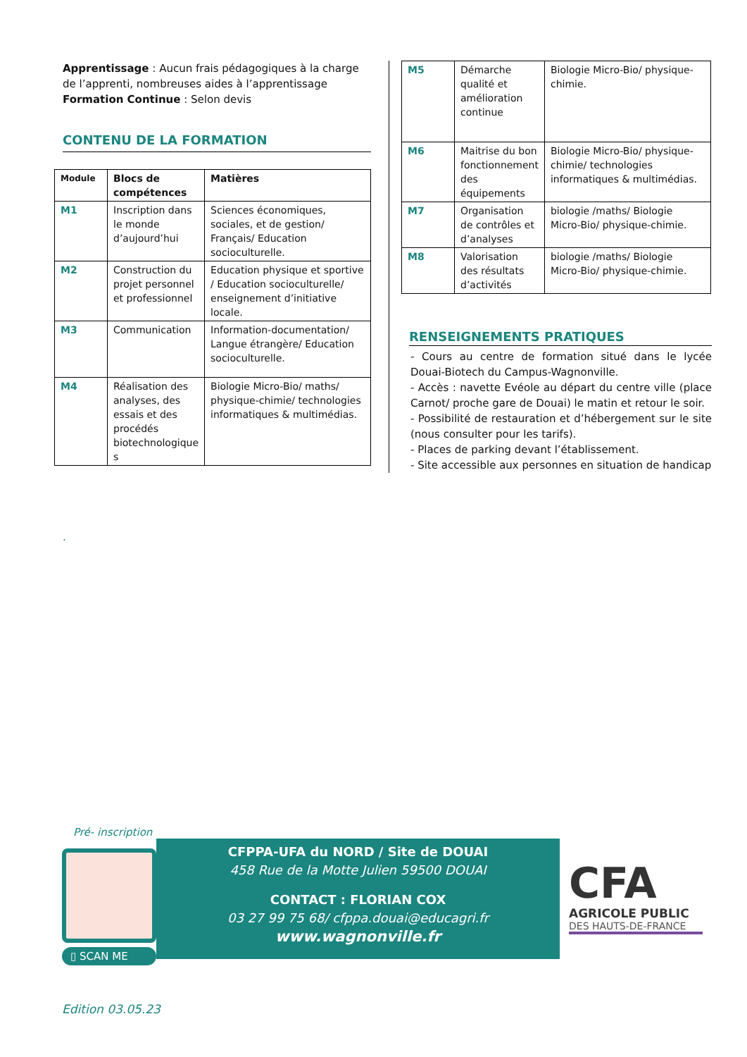Apprentissage : Aucun frais pédagogiques à la charge de l’apprenti, nombreuses aides à l’apprentissage
Formation Continue : Selon devis
CONTENU DE LA FORMATION
| Module | Blocs de compétences | Matières |
| --- | --- | --- |
| M1 | Inscription dans le monde d’aujourd’hui | Sciences économiques, sociales, et de gestion/ Français/ Education socioculturelle. |
| M2 | Construction du projet personnel et professionnel | Education physique et sportive / Education socioculturelle/ enseignement d’initiative locale. |
| M3 | Communication | Information-documentation/ Langue étrangère/ Education socioculturelle. |
| M4 | Réalisation des analyses, des essais et des procédés biotechnologique s | Biologie Micro-Bio/ maths/ physique-chimie/ technologies informatiques & multimédias. |
.
| M5 | Démarche qualité et amélioration continue | Biologie Micro-Bio/ physique-chimie. |
| M6 | Maitrise du bon fonctionnement des équipements | Biologie Micro-Bio/ physique-chimie/ technologies informatiques & multimédias. |
| M7 | Organisation de contrôles et d’analyses | biologie /maths/ Biologie Micro-Bio/ physique-chimie. |
| M8 | Valorisation des résultats d’activités | biologie /maths/ Biologie Micro-Bio/ physique-chimie. |
RENSEIGNEMENTS PRATIQUES
- Cours au centre de formation situé dans le lycée Douai-Biotech du Campus-Wagnonville.
- Accès : navette Evéole au départ du centre ville (place Carnot/ proche gare de Douai) le matin et retour le soir.
- Possibilité de restauration et d’hébergement sur le site (nous consulter pour les tarifs).
- Places de parking devant l’établissement.
- Site accessible aux personnes en situation de handicap
Pré- inscription
▯ SCAN ME
CFPPA-UFA du NORD / Site de DOUAI
458 Rue de la Motte Julien 59500 DOUAI
CONTACT : FLORIAN COX
03 27 99 75 68/ cfppa.douai@educagri.fr
www.wagnonville.fr
CFA
AGRICOLE PUBLIC
DES HAUTS-DE-FRANCE
Edition 03.05.23